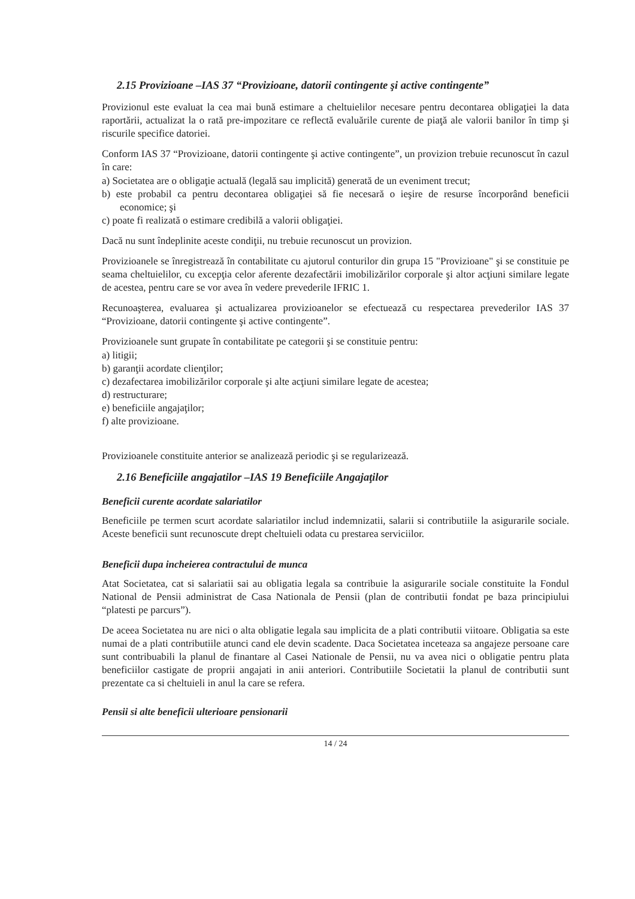2.15 Provizioane –IAS 37 “Provizioane, datorii contingente şi active contingente”
Provizionul este evaluat la cea mai bună estimare a cheltuielilor necesare pentru decontarea obligaţiei la data raportării, actualizat la o rată pre-impozitare ce reflectă evaluările curente de piaţă ale valorii banilor în timp şi riscurile specifice datoriei.
Conform IAS 37 “Provizioane, datorii contingente şi active contingente”, un provizion trebuie recunoscut în cazul în care:
a) Societatea are o obligaţie actuală (legală sau implicită) generată de un eveniment trecut;
b) este probabil ca pentru decontarea obligaţiei să fie necesară o ieşire de resurse încorporând beneficii economice; şi
c) poate fi realizată o estimare credibilă a valorii obligaţiei.
Dacă nu sunt îndeplinite aceste condiţii, nu trebuie recunoscut un provizion.
Provizioanele se înregistrează în contabilitate cu ajutorul conturilor din grupa 15 "Provizioane" şi se constituie pe seama cheltuielilor, cu excepţia celor aferente dezafectării imobilizărilor corporale şi altor acţiuni similare legate de acestea, pentru care se vor avea în vedere prevederile IFRIC 1.
Recunoaşterea, evaluarea şi actualizarea provizioanelor se efectuează cu respectarea prevederilor IAS 37 “Provizioane, datorii contingente şi active contingente”.
Provizioanele sunt grupate în contabilitate pe categorii şi se constituie pentru:
a) litigii;
b) garanţii acordate clienţilor;
c) dezafectarea imobilizărilor corporale şi alte acţiuni similare legate de acestea;
d) restructurare;
e) beneficiile angajaţilor;
f) alte provizioane.
Provizioanele constituite anterior se analizează periodic şi se regularizează.
2.16 Beneficiile angajatilor –IAS 19 Beneficiile Angajaţilor
Beneficii curente acordate salariatilor
Beneficiile pe termen scurt acordate salariatilor includ indemnizatii, salarii si contributiile la asigurarile sociale. Aceste beneficii sunt recunoscute drept cheltuieli odata cu prestarea serviciilor.
Beneficii dupa incheierea contractului de munca
Atat Societatea, cat si salariatii sai au obligatia legala sa contribuie la asigurarile sociale constituite la Fondul National de Pensii administrat de Casa Nationala de Pensii (plan de contributii fondat pe baza principiului “platesti pe parcurs”).
De aceea Societatea nu are nici o alta obligatie legala sau implicita de a plati contributii viitoare. Obligatia sa este numai de a plati contributiile atunci cand ele devin scadente. Daca Societatea inceteaza sa angajeze persoane care sunt contribuabili la planul de finantare al Casei Nationale de Pensii, nu va avea nici o obligatie pentru plata beneficiilor castigate de proprii angajati in anii anteriori. Contributiile Societatii la planul de contributii sunt prezentate ca si cheltuieli in anul la care se refera.
Pensii si alte beneficii ulterioare pensionarii
14 / 24